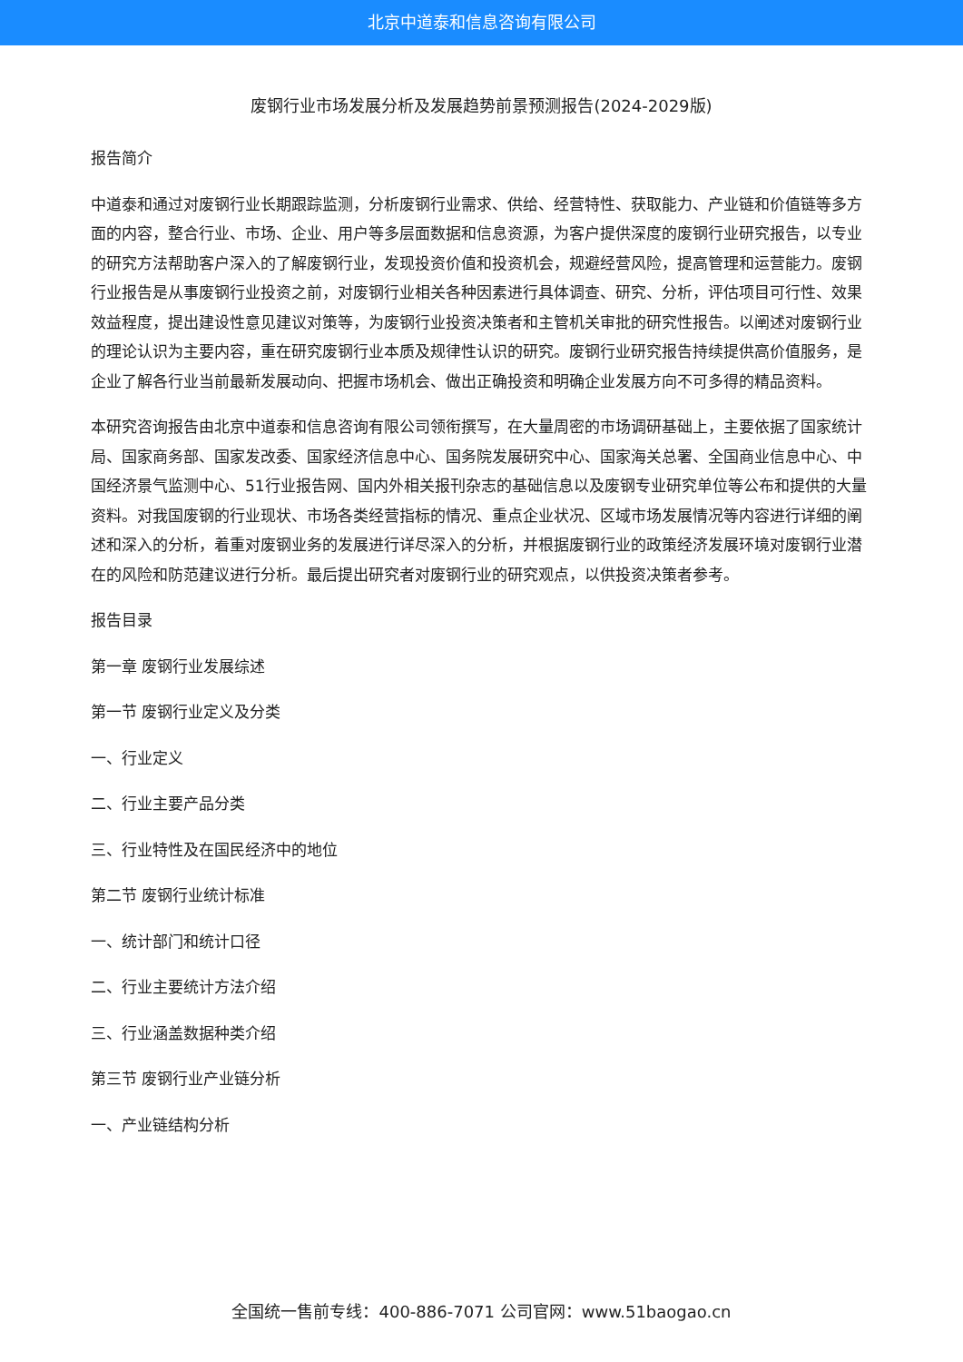北京中道泰和信息咨询有限公司
废钢行业市场发展分析及发展趋势前景预测报告(2024-2029版)
报告简介
中道泰和通过对废钢行业长期跟踪监测，分析废钢行业需求、供给、经营特性、获取能力、产业链和价值链等多方面的内容，整合行业、市场、企业、用户等多层面数据和信息资源，为客户提供深度的废钢行业研究报告，以专业的研究方法帮助客户深入的了解废钢行业，发现投资价值和投资机会，规避经营风险，提高管理和运营能力。废钢行业报告是从事废钢行业投资之前，对废钢行业相关各种因素进行具体调查、研究、分析，评估项目可行性、效果效益程度，提出建设性意见建议对策等，为废钢行业投资决策者和主管机关审批的研究性报告。以阐述对废钢行业的理论认识为主要内容，重在研究废钢行业本质及规律性认识的研究。废钢行业研究报告持续提供高价值服务，是企业了解各行业当前最新发展动向、把握市场机会、做出正确投资和明确企业发展方向不可多得的精品资料。
本研究咨询报告由北京中道泰和信息咨询有限公司领衔撰写，在大量周密的市场调研基础上，主要依据了国家统计局、国家商务部、国家发改委、国家经济信息中心、国务院发展研究中心、国家海关总署、全国商业信息中心、中国经济景气监测中心、51行业报告网、国内外相关报刊杂志的基础信息以及废钢专业研究单位等公布和提供的大量资料。对我国废钢的行业现状、市场各类经营指标的情况、重点企业状况、区域市场发展情况等内容进行详细的阐述和深入的分析，着重对废钢业务的发展进行详尽深入的分析，并根据废钢行业的政策经济发展环境对废钢行业潜在的风险和防范建议进行分析。最后提出研究者对废钢行业的研究观点，以供投资决策者参考。
报告目录
第一章 废钢行业发展综述
第一节 废钢行业定义及分类
一、行业定义
二、行业主要产品分类
三、行业特性及在国民经济中的地位
第二节 废钢行业统计标准
一、统计部门和统计口径
二、行业主要统计方法介绍
三、行业涵盖数据种类介绍
第三节 废钢行业产业链分析
一、产业链结构分析
全国统一售前专线：400-886-7071 公司官网：www.51baogao.cn